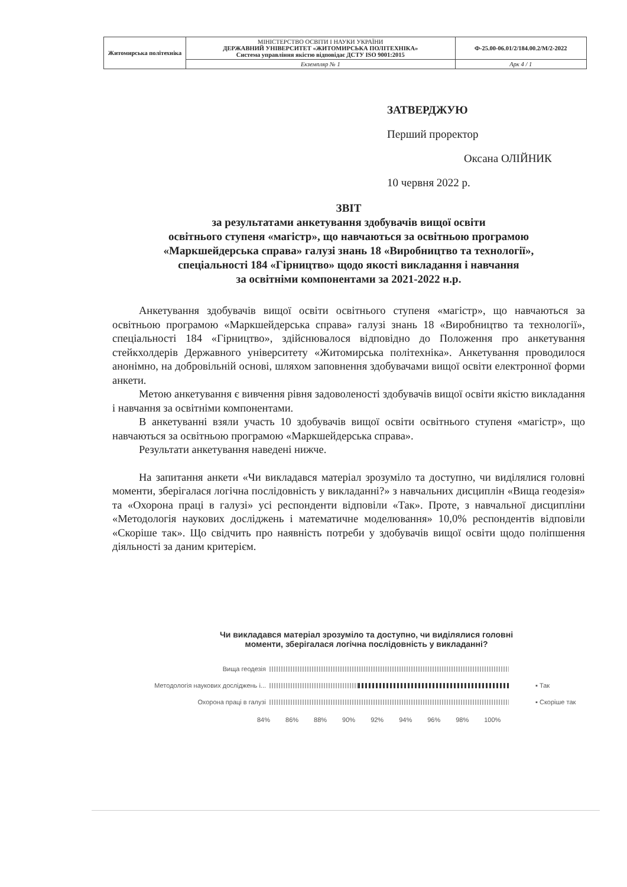| Житомирська політехніка | МІНІСТЕРСТВО ОСВІТИ І НАУКИ УКРАЇНИ ДЕРЖАВНИЙ УНІВЕРСИТЕТ «ЖИТОМИРСЬКА ПОЛІТЕХНІКА» Система управління якістю відповідає ДСТУ ISO 9001:2015 | Ф-25.00-06.01/2/184.00.2/М/2-2022 |
| | Екземпляр № 1 | Арк 4 / 1 |
ЗАТВЕРДЖУЮ
Перший проректор
Оксана ОЛІЙНИК
10 червня 2022 р.
ЗВІТ
за результатами анкетування здобувачів вищої освіти
освітнього ступеня «магістр», що навчаються за освітньою програмою
«Маркшейдерська справа» галузі знань 18 «Виробництво та технології»,
спеціальності 184 «Гірництво» щодо якості викладання і навчання
за освітніми компонентами за 2021-2022 н.р.
Анкетування здобувачів вищої освіти освітнього ступеня «магістр», що навчаються за освітньою програмою «Маркшейдерська справа» галузі знань 18 «Виробництво та технології», спеціальності 184 «Гірництво», здійснювалося відповідно до Положення про анкетування стейкхолдерів Державного університету «Житомирська політехніка». Анкетування проводилося анонімно, на добровільній основі, шляхом заповнення здобувачами вищої освіти електронної форми анкети.
Метою анкетування є вивчення рівня задоволеності здобувачів вищої освіти якістю викладання і навчання за освітніми компонентами.
В анкетуванні взяли участь 10 здобувачів вищої освіти освітнього ступеня «магістр», що навчаються за освітньою програмою «Маркшейдерська справа».
Результати анкетування наведені нижче.
На запитання анкети «Чи викладався матеріал зрозуміло та доступно, чи виділялися головні моменти, зберігалася логічна послідовність у викладанні?» з навчальних дисциплін «Вища геодезія» та «Охорона праці в галузі» усі респонденти відповіли «Так». Проте, з навчальної дисципліни «Методологія наукових досліджень і математичне моделювання» 10,0% респондентів відповіли «Скоріше так». Що свідчить про наявність потреби у здобувачів вищої освіти щодо поліпшення діяльності за даним критерієм.
Чи викладався матеріал зрозуміло та доступно, чи виділялися головні
моменти, зберігалася логічна послідовність у викладанні?
Вища геодезія
Методологія наукових досліджень і... ▪ Так
Охорона праці в галузі ▪ Скоріше так
84% 86% 88% 90% 92% 94% 96% 98% 100%